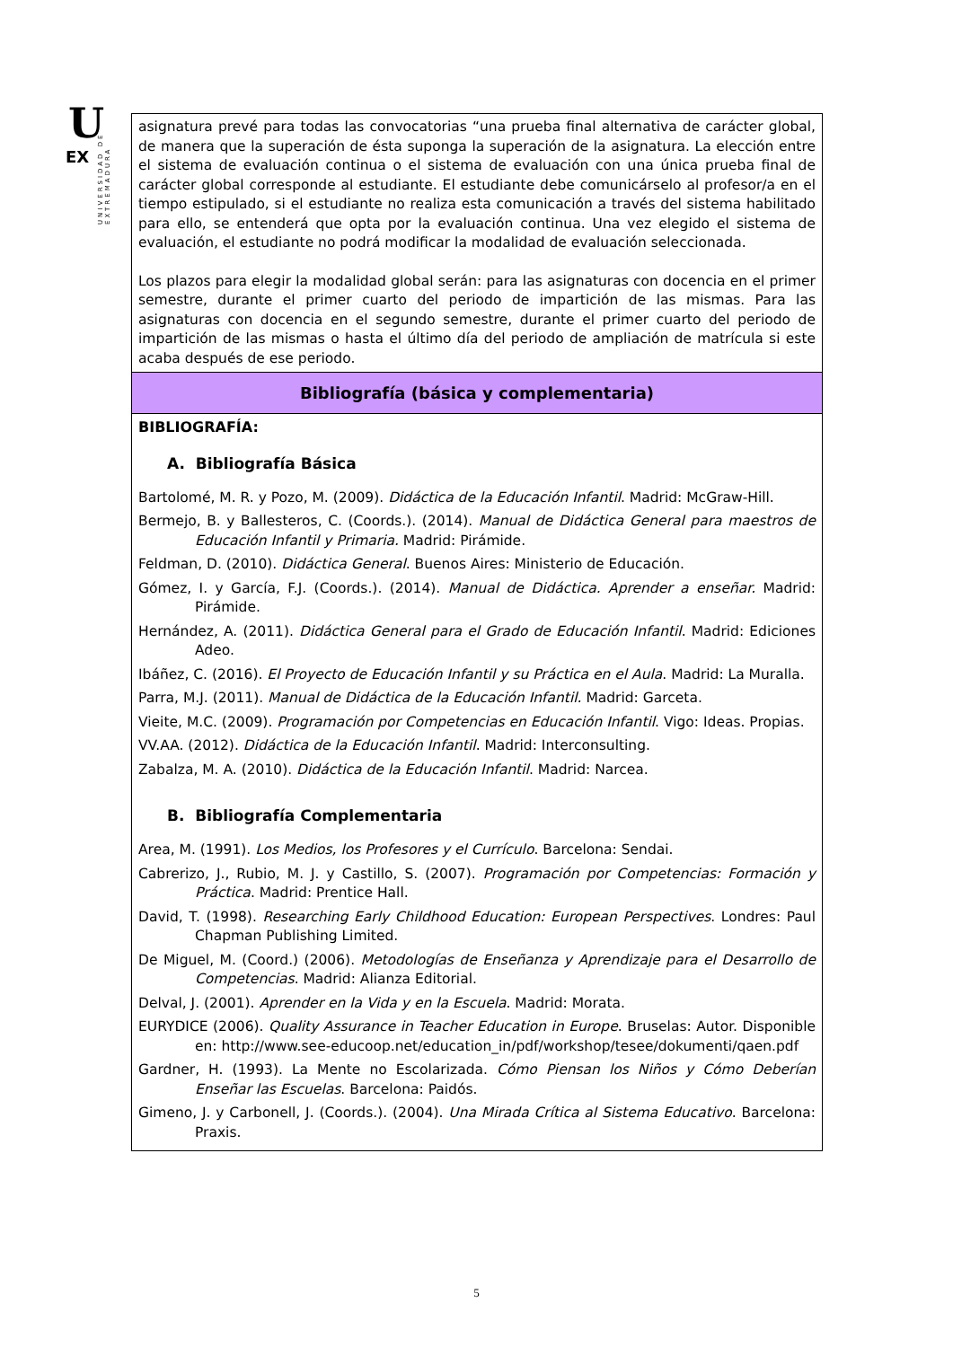U
EX
UNIVERSIDAD DE EXTREMADURA
| asignatura prevé para todas las convocatorias “una prueba final alternativa de carácter global, de manera que la superación de ésta suponga la superación de la asignatura. La elección entre el sistema de evaluación continua o el sistema de evaluación con una única prueba final de carácter global corresponde al estudiante. El estudiante debe comunicárselo al profesor/a en el tiempo estipulado, si el estudiante no realiza esta comunicación a través del sistema habilitado para ello, se entenderá que opta por la evaluación continua. Una vez elegido el sistema de evaluación, el estudiante no podrá modificar la modalidad de evaluación seleccionada. Los plazos para elegir la modalidad global serán: para las asignaturas con docencia en el primer semestre, durante el primer cuarto del periodo de impartición de las mismas. Para las asignaturas con docencia en el segundo semestre, durante el primer cuarto del periodo de impartición de las mismas o hasta el último día del periodo de ampliación de matrícula si este acaba después de ese periodo. |
| Bibliografía (básica y complementaria) |
| BIBLIOGRAFÍA: A. Bibliografía Básica Bartolomé, M. R. y Pozo, M. (2009). Didáctica de la Educación Infantil . Madrid: McGraw-Hill. Bermejo, B. y Ballesteros, C. (Coords.). (2014). Manual de Didáctica General para maestros de Educación Infantil y Primaria. Madrid: Pirámide. Feldman, D. (2010). Didáctica General . Buenos Aires: Ministerio de Educación. Gómez, I. y García, F.J. (Coords.). (2014). Manual de Didáctica. Aprender a enseñar. Madrid: Pirámide. Hernández, A. (2011). Didáctica General para el Grado de Educación Infantil . Madrid: Ediciones Adeo. Ibáñez, C. (2016). El Proyecto de Educación Infantil y su Práctica en el Aula . Madrid: La Muralla. Parra, M.J. (2011). Manual de Didáctica de la Educación Infantil. Madrid: Garceta. Vieite, M.C. (2009). Programación por Competencias en Educación Infantil . Vigo: Ideas. Propias. VV.AA. (2012). Didáctica de la Educación Infantil . Madrid: Interconsulting. Zabalza, M. A. (2010). Didáctica de la Educación Infantil . Madrid: Narcea. B. Bibliografía Complementaria Area, M. (1991). Los Medios, los Profesores y el Currículo . Barcelona: Sendai. Cabrerizo, J., Rubio, M. J. y Castillo, S. (2007). Programación por Competencias: Formación y Práctica . Madrid: Prentice Hall. David, T. (1998). Researching Early Childhood Education: European Perspectives . Londres: Paul Chapman Publishing Limited. De Miguel, M. (Coord.) (2006). Metodologías de Enseñanza y Aprendizaje para el Desarrollo de Competencias . Madrid: Alianza Editorial. Delval, J. (2001). Aprender en la Vida y en la Escuela . Madrid: Morata. EURYDICE (2006). Quality Assurance in Teacher Education in Europe . Bruselas: Autor. Disponible en: http://www.see-educoop.net/education_in/pdf/workshop/tesee/dokumenti/qaen.pdf Gardner, H. (1993). La Mente no Escolarizada. Cómo Piensan los Niños y Cómo Deberían Enseñar las Escuelas . Barcelona: Paidós. Gimeno, J. y Carbonell, J. (Coords.). (2004). Una Mirada Crítica al Sistema Educativo . Barcelona: Praxis. |
5